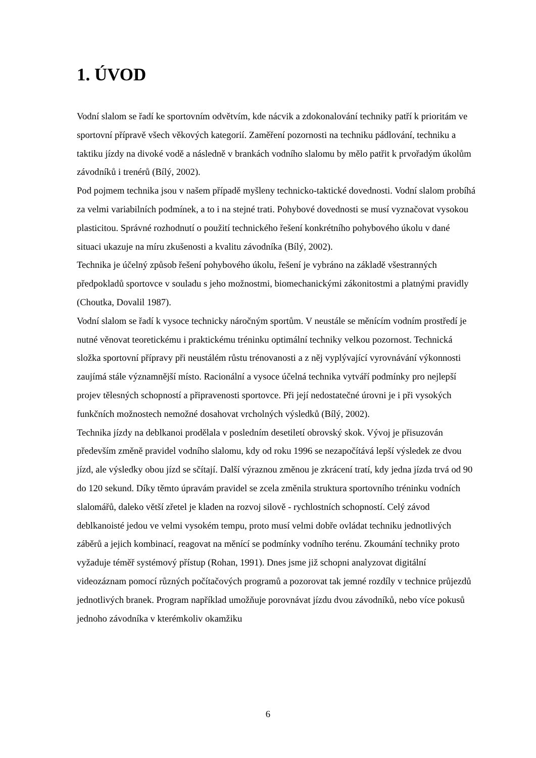1. ÚVOD
Vodní slalom se řadí ke sportovním odvětvím, kde nácvik a zdokonalování techniky patří k prioritám ve sportovní přípravě všech věkových kategorií. Zaměření pozornosti na techniku pádlování, techniku a taktiku jízdy na divoké vodě a následně v brankách vodního slalomu by mělo patřit k prvořadým úkolům závodníků i trenérů (Bílý, 2002).
Pod pojmem technika jsou v našem případě myšleny technicko-taktické dovednosti. Vodní slalom probíhá za velmi variabilních podmínek, a to i na stejné trati. Pohybové dovednosti se musí vyznačovat vysokou plasticitou. Správné rozhodnutí o použití technického řešení konkrétního pohybového úkolu v dané situaci ukazuje na míru zkušenosti a kvalitu závodníka (Bílý, 2002).
Technika je účelný způsob řešení pohybového úkolu, řešení je vybráno na základě všestranných předpokladů sportovce v souladu s jeho možnostmi, biomechanickými zákonitostmi a platnými pravidly (Choutka, Dovalil 1987).
Vodní slalom se řadí k vysoce technicky náročným sportům. V neustále se měnícím vodním prostředí je nutné věnovat teoretickému i praktickému tréninku optimální techniky velkou pozornost. Technická složka sportovní přípravy při neustálém růstu trénovanosti a z něj vyplývající vyrovnávání výkonnosti zaujímá stále významnější místo. Racionální a vysoce účelná technika vytváří podmínky pro nejlepší projev tělesných schopností a připravenosti sportovce. Při její nedostatečné úrovni je i při vysokých funkčních možnostech nemožné dosahovat vrcholných výsledků (Bílý, 2002).
Technika jízdy na deblkanoi prodělala v posledním desetiletí obrovský skok. Vývoj je přisuzován především změně pravidel vodního slalomu, kdy od roku 1996 se nezapočítává lepší výsledek ze dvou jízd, ale výsledky obou jízd se sčítají. Další výraznou změnou je zkrácení tratí, kdy jedna jízda trvá od 90 do 120 sekund. Díky těmto úpravám pravidel se zcela změnila struktura sportovního tréninku vodních slalomářů, daleko větší zřetel je kladen na rozvoj silově - rychlostních schopností. Celý závod deblkanoisté jedou ve velmi vysokém tempu, proto musí velmi dobře ovládat techniku jednotlivých záběrů a jejich kombinací, reagovat na měnící se podmínky vodního terénu. Zkoumání techniky proto vyžaduje téměř systémový přístup (Rohan, 1991). Dnes jsme již schopni analyzovat digitální videozáznam pomocí různých počítačových programů a pozorovat tak jemné rozdíly v technice průjezdů jednotlivých branek. Program například umožňuje porovnávat jízdu dvou závodníků, nebo více pokusů jednoho závodníka v kterémkoliv okamžiku
6